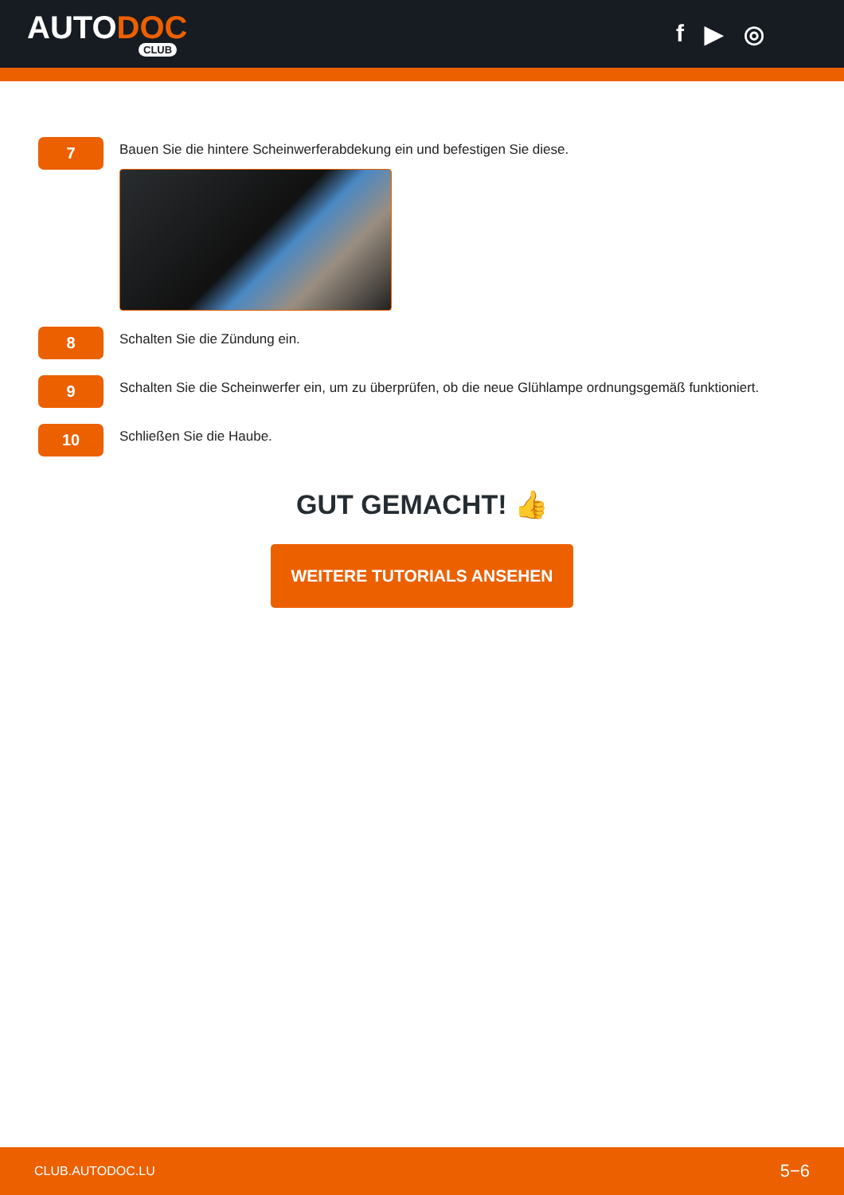AUTODOC
CLUB
f ▶ ◎
7
Bauen Sie die hintere Scheinwerferabdekung ein und befestigen Sie diese.
8
Schalten Sie die Zündung ein.
9
Schalten Sie die Scheinwerfer ein, um zu überprüfen, ob die neue Glühlampe ordnungsgemäß funktioniert.
10
Schließen Sie die Haube.
GUT GEMACHT! 👍
WEITERE TUTORIALS ANSEHEN
CLUB.AUTODOC.LU 5−6